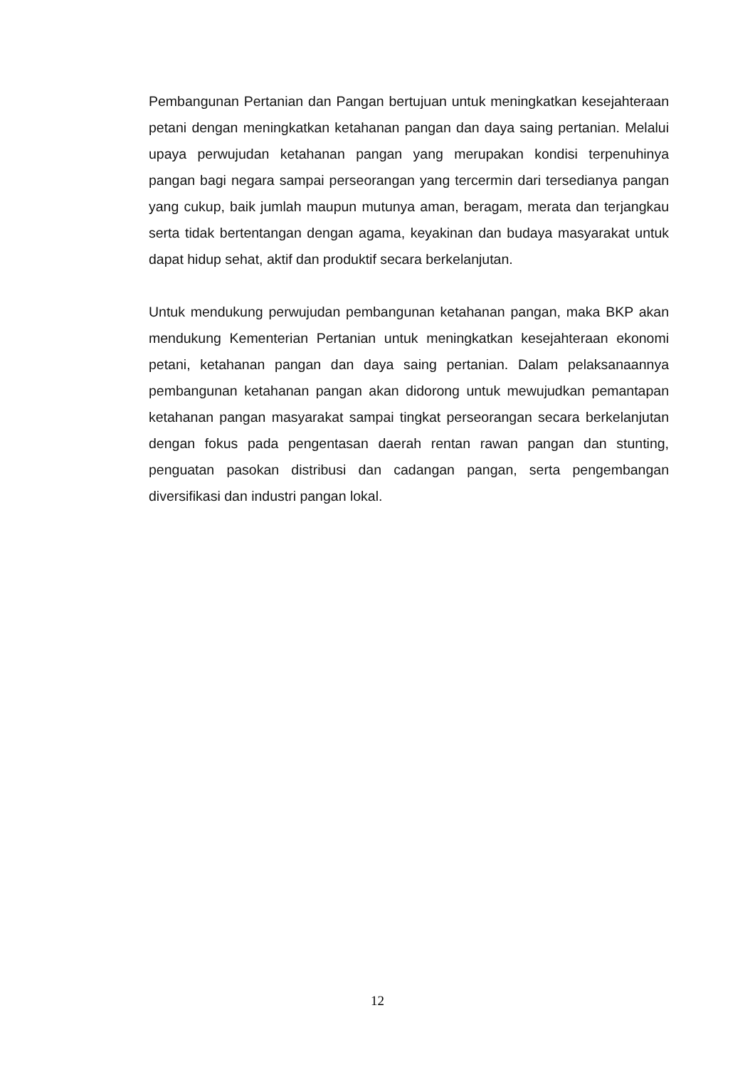Pembangunan Pertanian dan Pangan bertujuan untuk meningkatkan kesejahteraan petani dengan meningkatkan ketahanan pangan dan daya saing pertanian. Melalui upaya perwujudan ketahanan pangan yang merupakan kondisi terpenuhinya pangan bagi negara sampai perseorangan yang tercermin dari tersedianya pangan yang cukup, baik jumlah maupun mutunya aman, beragam, merata dan terjangkau serta tidak bertentangan dengan agama, keyakinan dan budaya masyarakat untuk dapat hidup sehat, aktif dan produktif secara berkelanjutan.
Untuk mendukung perwujudan pembangunan ketahanan pangan, maka BKP akan mendukung Kementerian Pertanian untuk meningkatkan kesejahteraan ekonomi petani, ketahanan pangan dan daya saing pertanian. Dalam pelaksanaannya pembangunan ketahanan pangan akan didorong untuk mewujudkan pemantapan ketahanan pangan masyarakat sampai tingkat perseorangan secara berkelanjutan dengan fokus pada pengentasan daerah rentan rawan pangan dan stunting, penguatan pasokan distribusi dan cadangan pangan, serta pengembangan diversifikasi dan industri pangan lokal.
12